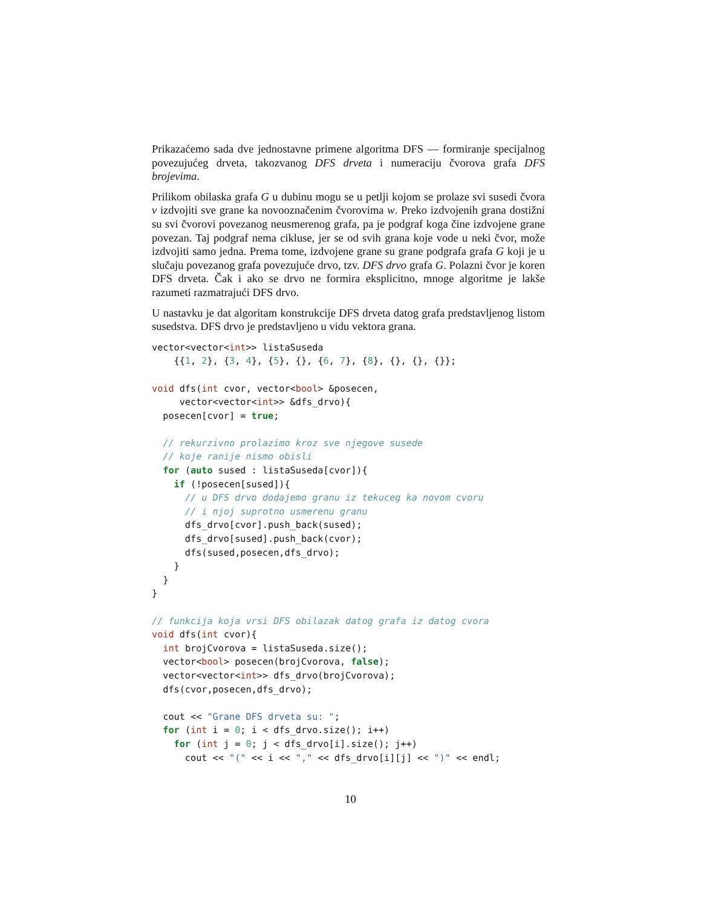Prikazaćemo sada dve jednostavne primene algoritma DFS — formiranje specijalnog povezujućeg drveta, takozvanog DFS drveta i numeraciju čvorova grafa DFS brojevima.
Prilikom obilaska grafa G u dubinu mogu se u petlji kojom se prolaze svi susedi čvora v izdvojiti sve grane ka novooznačenim čvorovima w. Preko izdvojenih grana dostižni su svi čvorovi povezanog neusmerenog grafa, pa je podgraf koga čine izdvojene grane povezan. Taj podgraf nema cikluse, jer se od svih grana koje vode u neki čvor, može izdvojiti samo jedna. Prema tome, izdvojene grane su grane podgrafa grafa G koji je u slučaju povezanog grafa povezujuće drvo, tzv. DFS drvo grafa G. Polazni čvor je koren DFS drveta. Čak i ako se drvo ne formira eksplicitno, mnoge algoritme je lakše razumeti razmatrajući DFS drvo.
U nastavku je dat algoritam konstrukcije DFS drveta datog grafa predstavljenog listom susedstva. DFS drvo je predstavljeno u vidu vektora grana.
vector<vector<int>> listaSuseda
    {{1, 2}, {3, 4}, {5}, {}, {6, 7}, {8}, {}, {}, {}};

void dfs(int cvor, vector<bool> &posecen,
     vector<vector<int>> &dfs_drvo){
  posecen[cvor] = true;

  // rekurzivno prolazimo kroz sve njegove susede
  // koje ranije nismo obisli
  for (auto sused : listaSuseda[cvor]){
    if (!posecen[sused]){
      // u DFS drvo dodajemo granu iz tekuceg ka novom cvoru
      // i njoj suprotno usmerenu granu
      dfs_drvo[cvor].push_back(sused);
      dfs_drvo[sused].push_back(cvor);
      dfs(sused,posecen,dfs_drvo);
    }
  }
}

// funkcija koja vrsi DFS obilazak datog grafa iz datog cvora
void dfs(int cvor){
  int brojCvorova = listaSuseda.size();
  vector<bool> posecen(brojCvorova, false);
  vector<vector<int>> dfs_drvo(brojCvorova);
  dfs(cvor,posecen,dfs_drvo);

  cout << "Grane DFS drveta su: ";
  for (int i = 0; i < dfs_drvo.size(); i++)
    for (int j = 0; j < dfs_drvo[i].size(); j++)
      cout << "(" << i << "," << dfs_drvo[i][j] << ")" << endl;
10